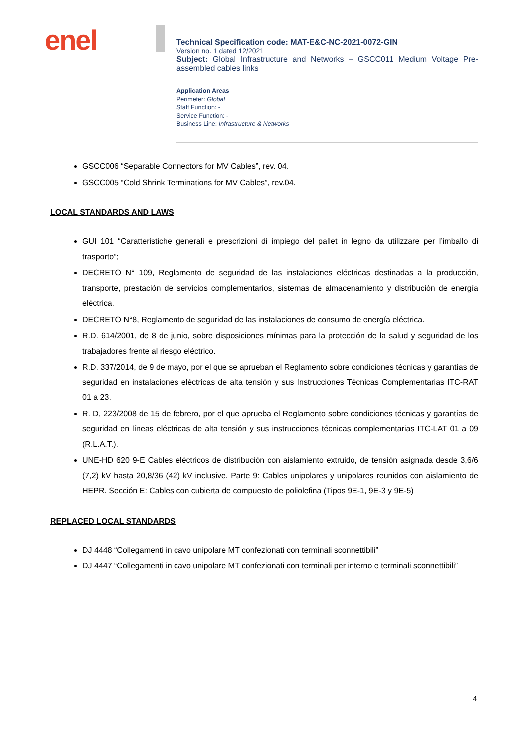enel
Technical Specification code: MAT-E&C-NC-2021-0072-GIN
Version no. 1 dated 12/2021
Subject: Global Infrastructure and Networks – GSCC011 Medium Voltage Pre-assembled cables links
Application Areas
Perimeter: Global
Staff Function: -
Service Function: -
Business Line: Infrastructure & Networks
GSCC006 “Separable Connectors for MV Cables”, rev. 04.
GSCC005 “Cold Shrink Terminations for MV Cables”, rev.04.
LOCAL STANDARDS AND LAWS
GUI 101 “Caratteristiche generali e prescrizioni di impiego del pallet in legno da utilizzare per l’imballo di trasporto”;
DECRETO N° 109, Reglamento de seguridad de las instalaciones eléctricas destinadas a la producción, transporte, prestación de servicios complementarios, sistemas de almacenamiento y distribución de energía eléctrica.
DECRETO N°8, Reglamento de seguridad de las instalaciones de consumo de energía eléctrica.
R.D. 614/2001, de 8 de junio, sobre disposiciones mínimas para la protección de la salud y seguridad de los trabajadores frente al riesgo eléctrico.
R.D. 337/2014, de 9 de mayo, por el que se aprueban el Reglamento sobre condiciones técnicas y garantías de seguridad en instalaciones eléctricas de alta tensión y sus Instrucciones Técnicas Complementarias ITC-RAT 01 a 23.
R. D, 223/2008 de 15 de febrero, por el que aprueba el Reglamento sobre condiciones técnicas y garantías de seguridad en líneas eléctricas de alta tensión y sus instrucciones técnicas complementarias ITC-LAT 01 a 09 (R.L.A.T.).
UNE-HD 620 9-E Cables eléctricos de distribución con aislamiento extruido, de tensión asignada desde 3,6/6 (7,2) kV hasta 20,8/36 (42) kV inclusive. Parte 9: Cables unipolares y unipolares reunidos con aislamiento de HEPR. Sección E: Cables con cubierta de compuesto de poliolefina (Tipos 9E-1, 9E-3 y 9E-5)
REPLACED LOCAL STANDARDS
DJ 4448 “Collegamenti in cavo unipolare MT confezionati con terminali sconnettibili”
DJ 4447 “Collegamenti in cavo unipolare MT confezionati con terminali per interno e terminali sconnettibili”
4